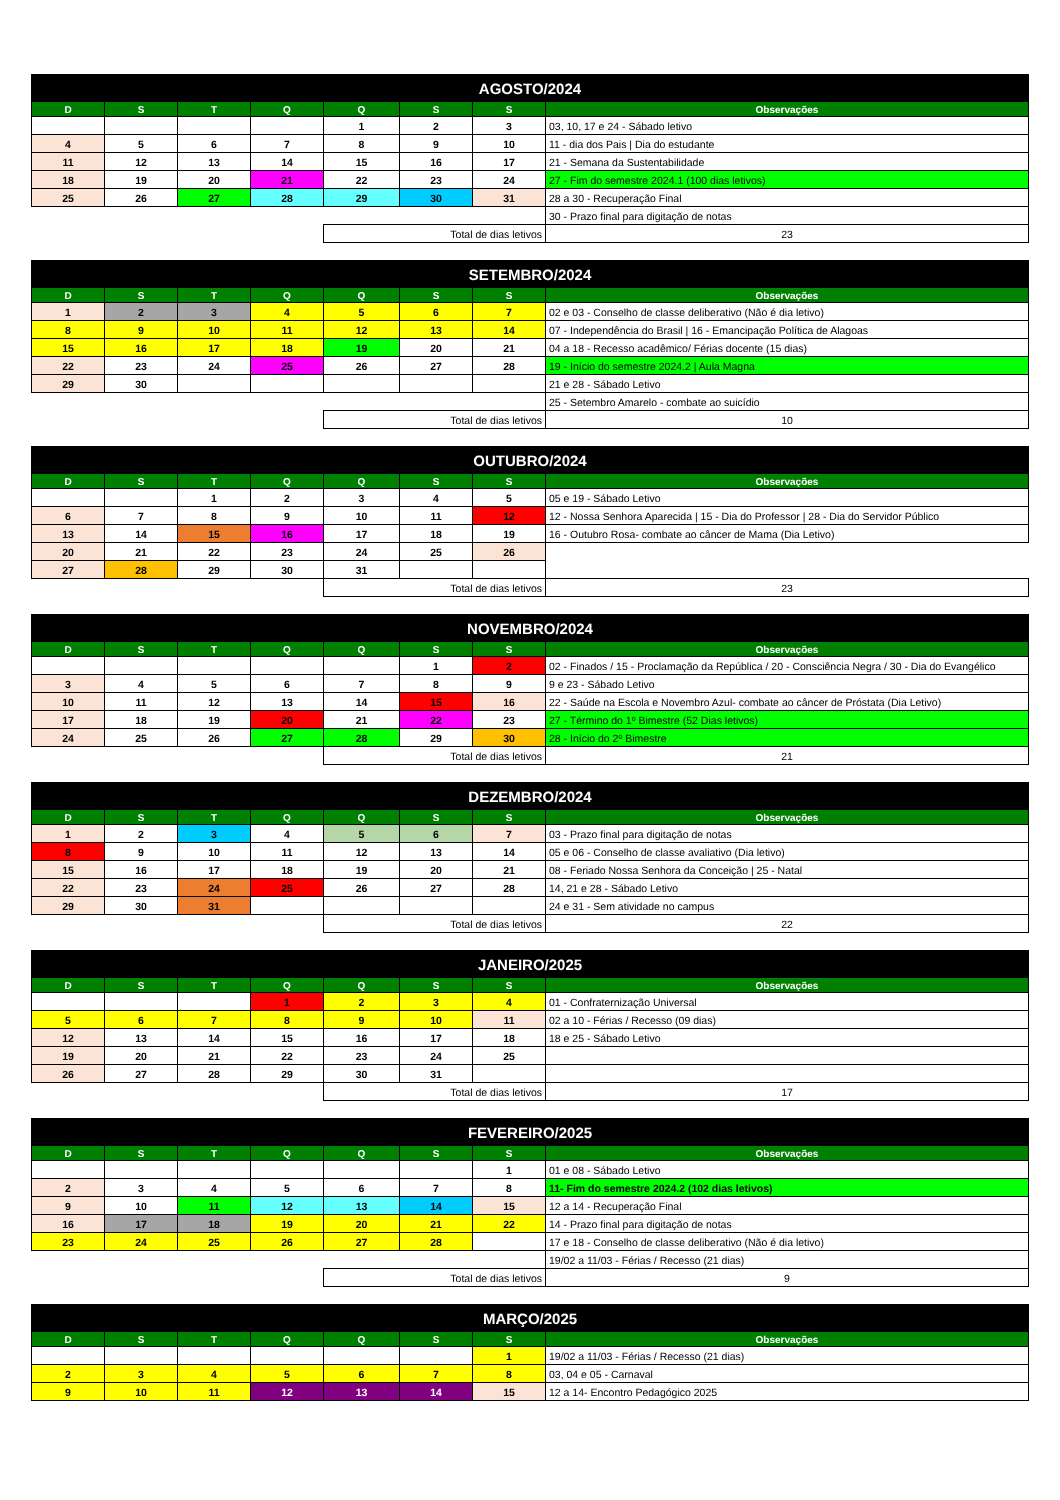| AGOSTO/2024 | | | | | | | |
| --- | --- | --- | --- | --- | --- | --- | --- |
| D | S | T | Q | Q | S | S | Observações |
| | | | | 1 | 2 | 3 | 03, 10, 17 e 24 - Sábado letivo |
| 4 | 5 | 6 | 7 | 8 | 9 | 10 | 11 - dia dos Pais / Dia do estudante |
| 11 | 12 | 13 | 14 | 15 | 16 | 17 | 21 - Semana da Sustentabilidade |
| 18 | 19 | 20 | 21 | 22 | 23 | 24 | 27 - Fim do semestre 2024.1 (100 dias letivos) |
| 25 | 26 | 27 | 28 | 29 | 30 | 31 | 28 a 30 - Recuperação Final |
| | | | | | | | 30 - Prazo final para digitação de notas |
| | | | | Total de dias letivos | | | 23 |
| SETEMBRO/2024 | | | | | | | |
| --- | --- | --- | --- | --- | --- | --- | --- |
| D | S | T | Q | Q | S | S | Observações |
| 1 | 2 | 3 | 4 | 5 | 6 | 7 | 02 e 03 - Conselho de classe deliberativo (Não é dia letivo) |
| 8 | 9 | 10 | 11 | 12 | 13 | 14 | 07 - Independência do Brasil / 16 - Emancipação Política de Alagoas |
| 15 | 16 | 17 | 18 | 19 | 20 | 21 | 04 a 18 - Recesso acadêmico/ Férias docente (15 dias) |
| 22 | 23 | 24 | 25 | 26 | 27 | 28 | 19 - Início do semestre 2024.2 / Aula Magna |
| 29 | 30 | | | | | | 21 e 28 - Sábado Letivo |
| | | | | | | | 25 - Setembro Amarelo - combate ao suicídio |
| | | | | Total de dias letivos | | | 10 |
| OUTUBRO/2024 | | | | | | | |
| --- | --- | --- | --- | --- | --- | --- | --- |
| D | S | T | Q | Q | S | S | Observações |
| | | 1 | 2 | 3 | 4 | 5 | 05 e 19 - Sábado Letivo |
| 6 | 7 | 8 | 9 | 10 | 11 | 12 | 12 - Nossa Senhora Aparecida / 15 - Dia do Professor / 28 - Dia do Servidor Público |
| 13 | 14 | 15 | 16 | 17 | 18 | 19 | 16 - Outubro Rosa- combate ao câncer de Mama (Dia Letivo) |
| 20 | 21 | 22 | 23 | 24 | 25 | 26 | |
| 27 | 28 | 29 | 30 | 31 | | | |
| | | | | Total de dias letivos | | | 23 |
| NOVEMBRO/2024 | | | | | | | |
| --- | --- | --- | --- | --- | --- | --- | --- |
| D | S | T | Q | Q | S | S | Observações |
| | | | | | 1 | 2 | 02 - Finados / 15 - Proclamação da República / 20 - Consciência Negra / 30 - Dia do Evangélico |
| 3 | 4 | 5 | 6 | 7 | 8 | 9 | 9 e 23 - Sábado Letivo |
| 10 | 11 | 12 | 13 | 14 | 15 | 16 | 22 - Saúde na Escola e Novembro Azul- combate ao câncer de Próstata (Dia Letivo) |
| 17 | 18 | 19 | 20 | 21 | 22 | 23 | 27 - Término do 1º Bimestre (52 Dias letivos) |
| 24 | 25 | 26 | 27 | 28 | 29 | 30 | 28 - Início do 2º Bimestre |
| | | | | Total de dias letivos | | | 21 |
| DEZEMBRO/2024 | | | | | | | |
| --- | --- | --- | --- | --- | --- | --- | --- |
| D | S | T | Q | Q | S | S | Observações |
| 1 | 2 | 3 | 4 | 5 | 6 | 7 | 03 - Prazo final para digitação de notas |
| 8 | 9 | 10 | 11 | 12 | 13 | 14 | 05 e 06 - Conselho de classe avaliativo (Dia letivo) |
| 15 | 16 | 17 | 18 | 19 | 20 | 21 | 08 - Feriado Nossa Senhora da Conceição / 25 - Natal |
| 22 | 23 | 24 | 25 | 26 | 27 | 28 | 14, 21 e 28 - Sábado Letivo |
| 29 | 30 | 31 | | | | | 24 e 31 - Sem atividade no campus |
| | | | | Total de dias letivos | | | 22 |
| JANEIRO/2025 | | | | | | | |
| --- | --- | --- | --- | --- | --- | --- | --- |
| D | S | T | Q | Q | S | S | Observações |
| | | | 1 | 2 | 3 | 4 | 01 - Confraternização Universal |
| 5 | 6 | 7 | 8 | 9 | 10 | 11 | 02 a 10 - Férias / Recesso (09 dias) |
| 12 | 13 | 14 | 15 | 16 | 17 | 18 | 18 e 25 - Sábado Letivo |
| 19 | 20 | 21 | 22 | 23 | 24 | 25 | |
| 26 | 27 | 28 | 29 | 30 | 31 | | |
| | | | | Total de dias letivos | | | 17 |
| FEVEREIRO/2025 | | | | | | | |
| --- | --- | --- | --- | --- | --- | --- | --- |
| D | S | T | Q | Q | S | S | Observações |
| | | | | | | 1 | 01 e 08 - Sábado Letivo |
| 2 | 3 | 4 | 5 | 6 | 7 | 8 | 11- Fim do semestre 2024.2 (102 dias letivos) |
| 9 | 10 | 11 | 12 | 13 | 14 | 15 | 12 a 14 - Recuperação Final |
| 16 | 17 | 18 | 19 | 20 | 21 | 22 | 14 - Prazo final para digitação de notas |
| 23 | 24 | 25 | 26 | 27 | 28 | | 17 e 18 - Conselho de classe deliberativo (Não é dia letivo) |
| | | | | | | | 19/02 a 11/03 - Férias / Recesso (21 dias) |
| | | | | Total de dias letivos | | | 9 |
| MARÇO/2025 | | | | | | | |
| --- | --- | --- | --- | --- | --- | --- | --- |
| D | S | T | Q | Q | S | S | Observações |
| | | | | | | 1 | 19/02 a 11/03 - Férias / Recesso (21 dias) |
| 2 | 3 | 4 | 5 | 6 | 7 | 8 | 03, 04 e 05 - Carnaval |
| 9 | 10 | 11 | 12 | 13 | 14 | 15 | 12 a 14- Encontro Pedagógico 2025 |